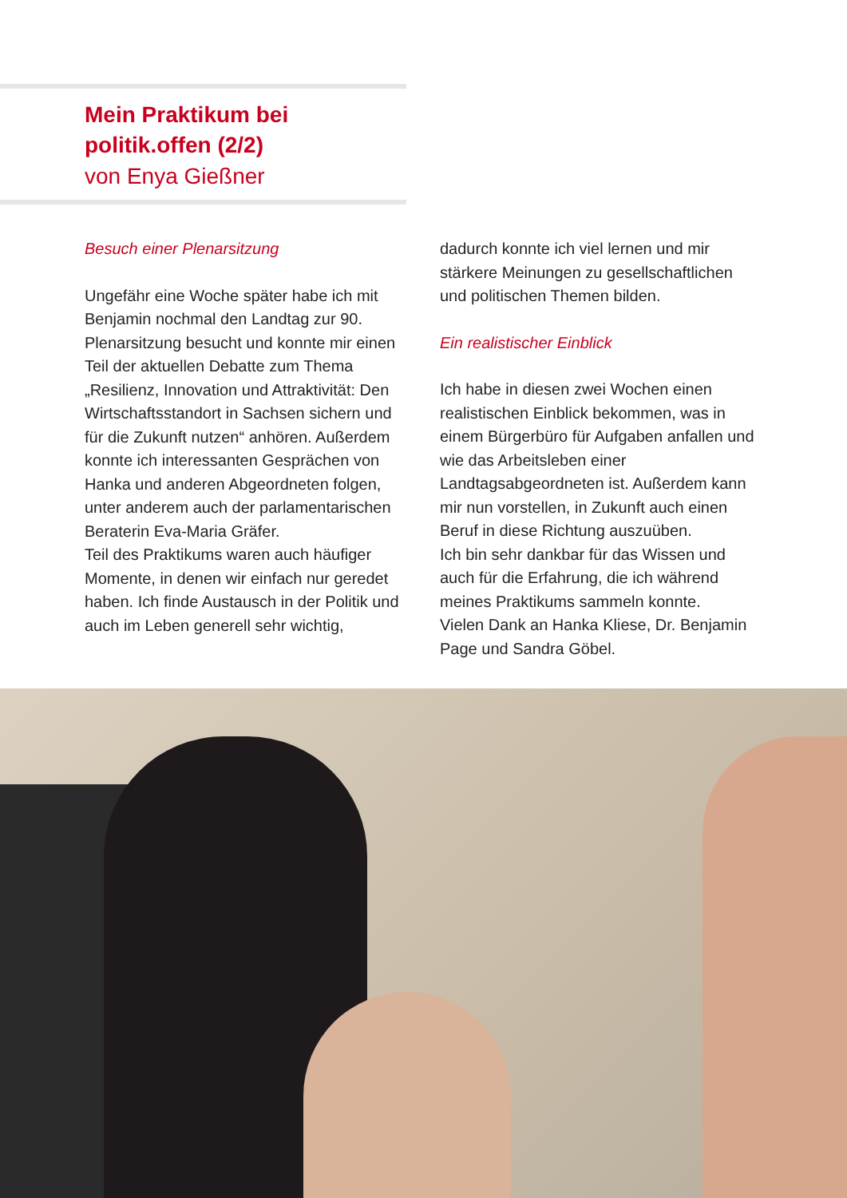Mein Praktikum bei
politik.offen (2/2)
von Enya Gießner
Besuch einer Plenarsitzung
Ungefähr eine Woche später habe ich mit Benjamin nochmal den Landtag zur 90. Plenarsitzung besucht und konnte mir einen Teil der aktuellen Debatte zum Thema „Resilienz, Innovation und Attraktivität: Den Wirtschaftsstandort in Sachsen sichern und für die Zukunft nutzen“ anhören. Außerdem konnte ich interessanten Gesprächen von Hanka und anderen Abgeordneten folgen, unter anderem auch der parlamentarischen Beraterin Eva-Maria Gräfer.
Teil des Praktikums waren auch häufiger Momente, in denen wir einfach nur geredet haben. Ich finde Austausch in der Politik und auch im Leben generell sehr wichtig,
dadurch konnte ich viel lernen und mir stärkere Meinungen zu gesellschaftlichen und politischen Themen bilden.
Ein realistischer Einblick
Ich habe in diesen zwei Wochen einen realistischen Einblick bekommen, was in einem Bürgerbüro für Aufgaben anfallen und wie das Arbeitsleben einer Landtagsabgeordneten ist. Außerdem kann mir nun vorstellen, in Zukunft auch einen Beruf in diese Richtung auszuüben.
Ich bin sehr dankbar für das Wissen und auch für die Erfahrung, die ich während meines Praktikums sammeln konnte.
Vielen Dank an Hanka Kliese, Dr. Benjamin Page und Sandra Göbel.